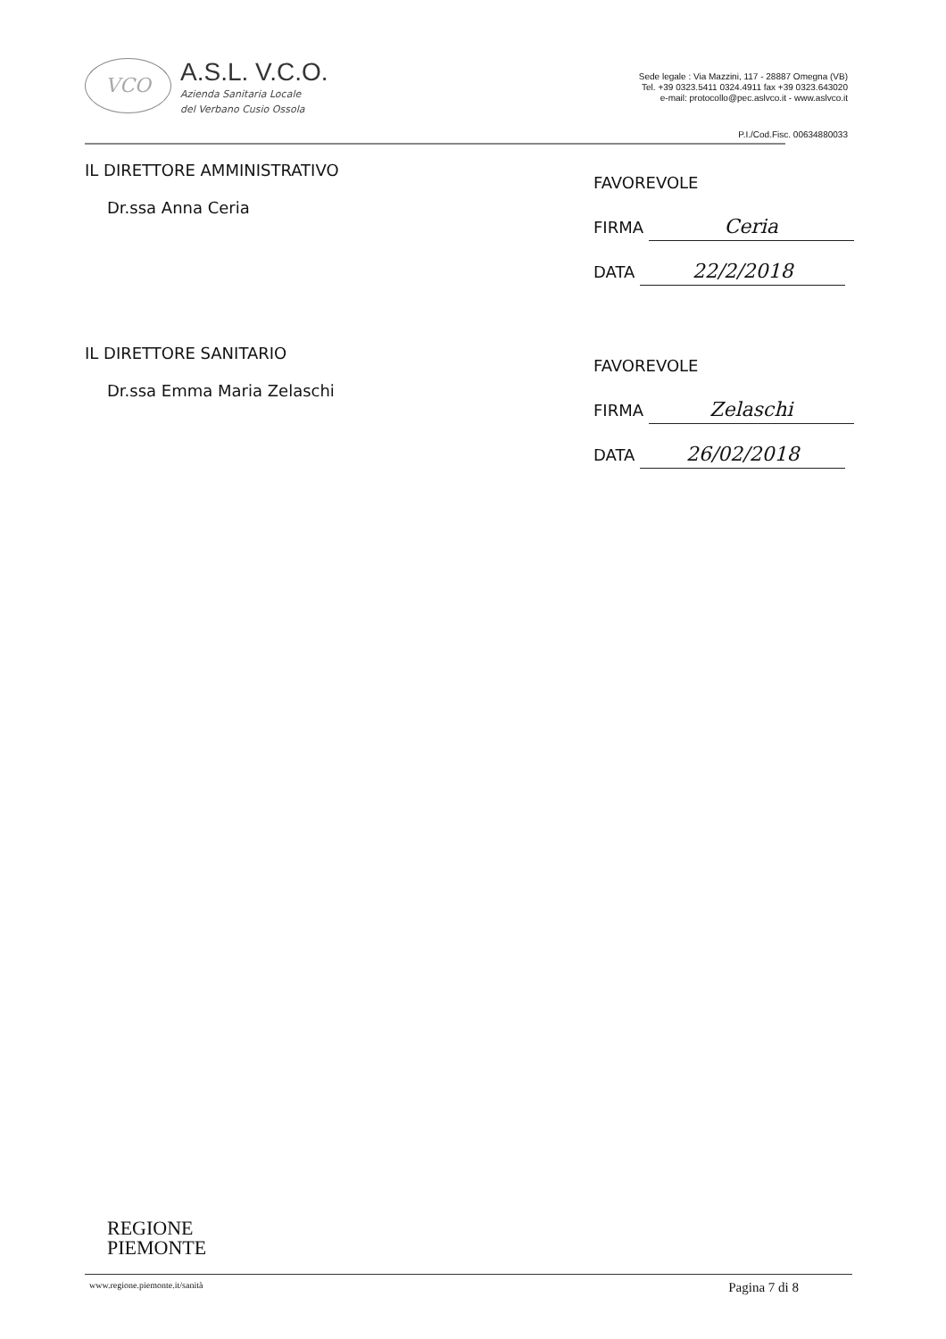VCO
A.S.L. V.C.O.
Azienda Sanitaria Locale
del Verbano Cusio Ossola
Sede legale : Via Mazzini, 117 - 28887 Omegna (VB)
Tel. +39 0323.5411 0324.4911 fax +39 0323.643020
e-mail: protocollo@pec.aslvco.it - www.aslvco.it
P.I./Cod.Fisc. 00634880033
IL DIRETTORE AMMINISTRATIVO
Dr.ssa Anna Ceria
FAVOREVOLE
FIRMA Ceria
DATA 22/2/2018
IL DIRETTORE SANITARIO
Dr.ssa Emma Maria Zelaschi
FAVOREVOLE
FIRMA Zelaschi
DATA 26/02/2018
REGIONE
PIEMONTE
www.regione.piemonte.it/sanità Pagina 7 di 8